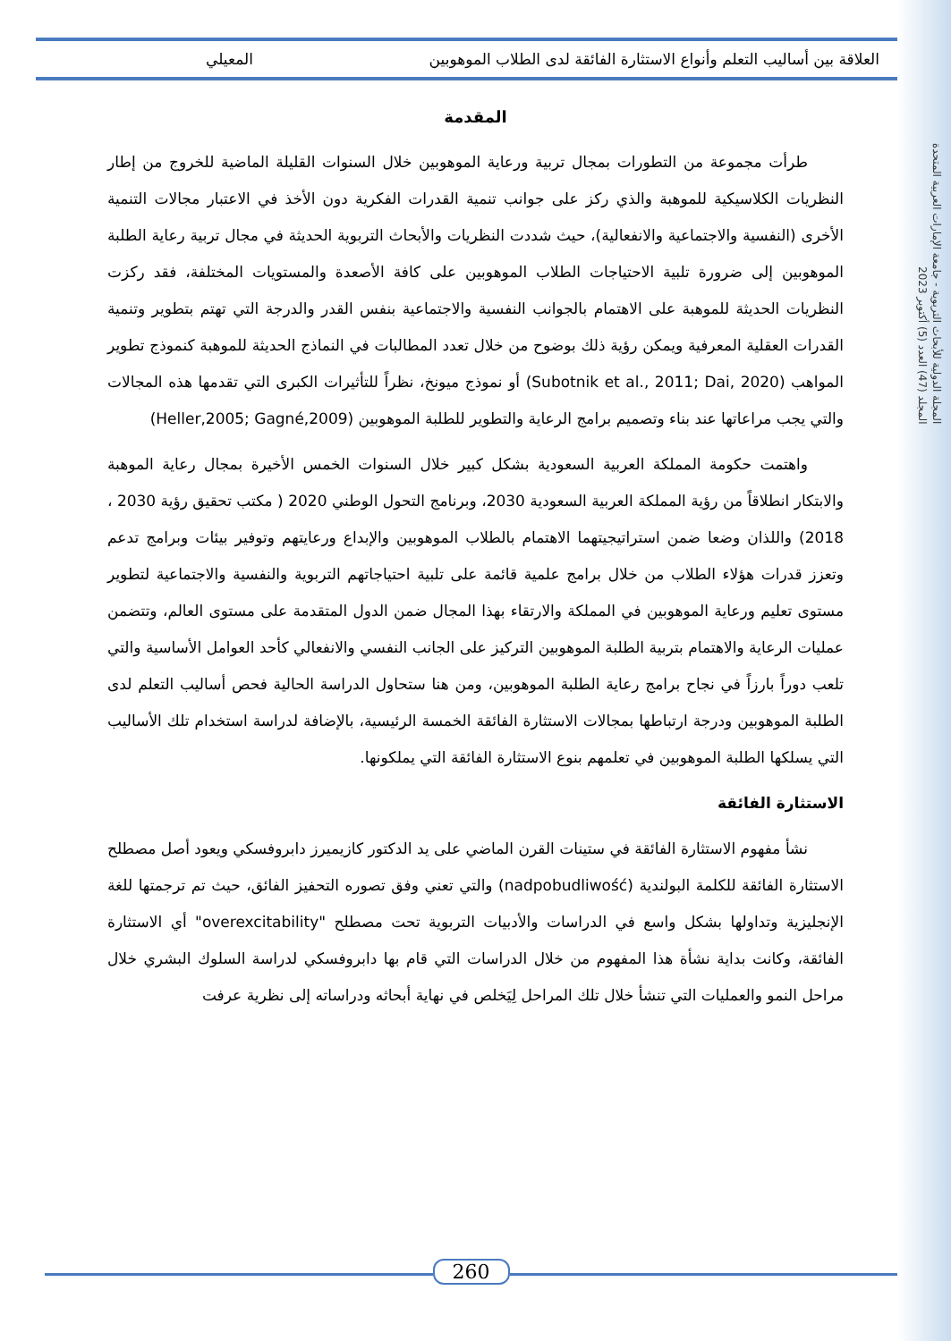المجلة الدولية للأبحاث التربوية - جامعة الإمارات العربية المتحدة
المجلد (47) العدد (5) أكتوبر 2023
العلاقة بين أساليب التعلم وأنواع الاستثارة الفائقة لدى الطلاب الموهوبين المعيلي
المقدمة
طرأت مجموعة من التطورات بمجال تربية ورعاية الموهوبين خلال السنوات القليلة الماضية للخروج من إطار النظريات الكلاسيكية للموهبة والذي ركز على جوانب تنمية القدرات الفكرية دون الأخذ في الاعتبار مجالات التنمية الأخرى (النفسية والاجتماعية والانفعالية)، حيث شددت النظريات والأبحاث التربوية الحديثة في مجال تربية رعاية الطلبة الموهوبين إلى ضرورة تلبية الاحتياجات الطلاب الموهوبين على كافة الأصعدة والمستويات المختلفة، فقد ركزت النظريات الحديثة للموهبة على الاهتمام بالجوانب النفسية والاجتماعية بنفس القدر والدرجة التي تهتم بتطوير وتنمية القدرات العقلية المعرفية ويمكن رؤية ذلك بوضوح من خلال تعدد المطالبات في النماذج الحديثة للموهبة كنموذج تطوير المواهب (Subotnik et al., 2011; Dai, 2020) أو نموذج ميونخ، نظراً للتأثيرات الكبرى التي تقدمها هذه المجالات والتي يجب مراعاتها عند بناء وتصميم برامج الرعاية والتطوير للطلبة الموهوبين (Heller,2005; Gagné,2009)
واهتمت حكومة المملكة العربية السعودية بشكل كبير خلال السنوات الخمس الأخيرة بمجال رعاية الموهبة والابتكار انطلاقاً من رؤية المملكة العربية السعودية 2030، وبرنامج التحول الوطني 2020 ( مكتب تحقيق رؤية 2030 ، 2018) واللذان وضعا ضمن استراتيجيتهما الاهتمام بالطلاب الموهوبين والإبداع ورعايتهم وتوفير بيئات وبرامج تدعم وتعزز قدرات هؤلاء الطلاب من خلال برامج علمية قائمة على تلبية احتياجاتهم التربوية والنفسية والاجتماعية لتطوير مستوى تعليم ورعاية الموهوبين في المملكة والارتقاء بهذا المجال ضمن الدول المتقدمة على مستوى العالم، وتتضمن عمليات الرعاية والاهتمام بتربية الطلبة الموهوبين التركيز على الجانب النفسي والانفعالي كأحد العوامل الأساسية والتي تلعب دوراً بارزاً في نجاح برامج رعاية الطلبة الموهوبين، ومن هنا ستحاول الدراسة الحالية فحص أساليب التعلم لدى الطلبة الموهوبين ودرجة ارتباطها بمجالات الاستثارة الفائقة الخمسة الرئيسية، بالإضافة لدراسة استخدام تلك الأساليب التي يسلكها الطلبة الموهوبين في تعلمهم بنوع الاستثارة الفائقة التي يملكونها.
الاستثارة الفائقة
نشأ مفهوم الاستثارة الفائقة في ستينات القرن الماضي على يد الدكتور كازيميرز دابروفسكي ويعود أصل مصطلح الاستثارة الفائقة للكلمة البولندية (nadpobudliwość) والتي تعني وفق تصوره التحفيز الفائق، حيث تم ترجمتها للغة الإنجليزية وتداولها بشكل واسع في الدراسات والأدبيات التربوية تحت مصطلح "overexcitability" أي الاستثارة الفائقة، وكانت بداية نشأة هذا المفهوم من خلال الدراسات التي قام بها دابروفسكي لدراسة السلوك البشري خلال مراحل النمو والعمليات التي تنشأ خلال تلك المراحل لِيَخلص في نهاية أبحاثه ودراساته إلى نظرية عرفت
260